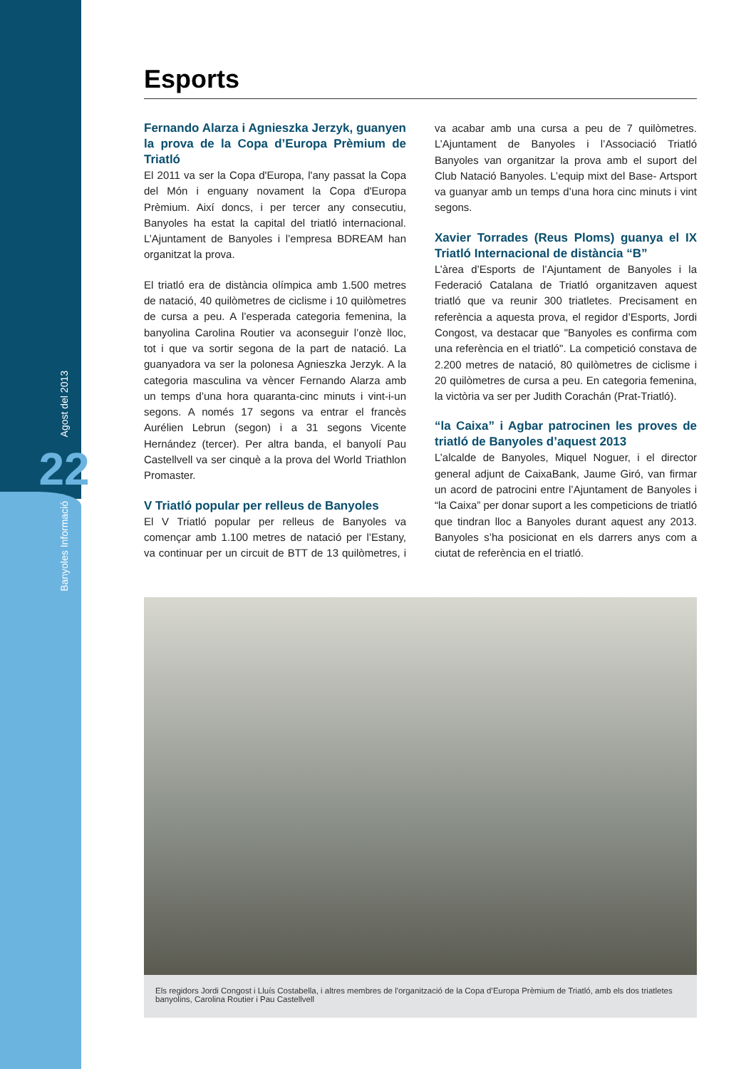Agost del 2013
22
Banyoles Informació
Esports
Fernando Alarza i Agnieszka Jerzyk, guanyen la prova de la Copa d’Europa Prèmium de Triatló
El 2011 va ser la Copa d'Europa, l'any passat la Copa del Món i enguany novament la Copa d'Europa Prèmium. Així doncs, i per tercer any consecutiu, Banyoles ha estat la capital del triatló internacional. L’Ajuntament de Banyoles i l’empresa BDREAM han organitzat la prova.
El triatló era de distància olímpica amb 1.500 metres de natació, 40 quilòmetres de ciclisme i 10 quilòmetres de cursa a peu. A l’esperada categoria femenina, la banyolina Carolina Routier va aconseguir l’onzè lloc, tot i que va sortir segona de la part de natació. La guanyadora va ser la polonesa Agnieszka Jerzyk. A la categoria masculina va vèncer Fernando Alarza amb un temps d’una hora quaranta-cinc minuts i vint-i-un segons. A només 17 segons va entrar el francès Aurélien Lebrun (segon) i a 31 segons Vicente Hernández (tercer). Per altra banda, el banyolí Pau Castellvell va ser cinquè a la prova del World Triathlon Promaster.
V Triatló popular per relleus de Banyoles
El V Triatló popular per relleus de Banyoles va començar amb 1.100 metres de natació per l’Estany, va continuar per un circuit de BTT de 13 quilòmetres, i va acabar amb una cursa a peu de 7 quilòmetres. L’Ajuntament de Banyoles i l’Associació Triatló Banyoles van organitzar la prova amb el suport del Club Natació Banyoles. L’equip mixt del Base- Artsport va guanyar amb un temps d’una hora cinc minuts i vint segons.
Xavier Torrades (Reus Ploms) guanya el IX Triatló Internacional de distància “B”
L’àrea d’Esports de l’Ajuntament de Banyoles i la Federació Catalana de Triatló organitzaven aquest triatló que va reunir 300 triatletes. Precisament en referència a aquesta prova, el regidor d’Esports, Jordi Congost, va destacar que "Banyoles es confirma com una referència en el triatló". La competició constava de 2.200 metres de natació, 80 quilòmetres de ciclisme i 20 quilòmetres de cursa a peu. En categoria femenina, la victòria va ser per Judith Corachán (Prat-Triatló).
“la Caixa” i Agbar patrocinen les proves de triatló de Banyoles d’aquest 2013
L’alcalde de Banyoles, Miquel Noguer, i el director general adjunt de CaixaBank, Jaume Giró, van firmar un acord de patrocini entre l’Ajuntament de Banyoles i “la Caixa” per donar suport a les competicions de triatló que tindran lloc a Banyoles durant aquest any 2013. Banyoles s’ha posicionat en els darrers anys com a ciutat de referència en el triatló.
Els regidors Jordi Congost i Lluís Costabella, i altres membres de l'organització de la Copa d’Europa Prèmium de Triatló, amb els dos triatletes banyolins, Carolina Routier i Pau Castellvell